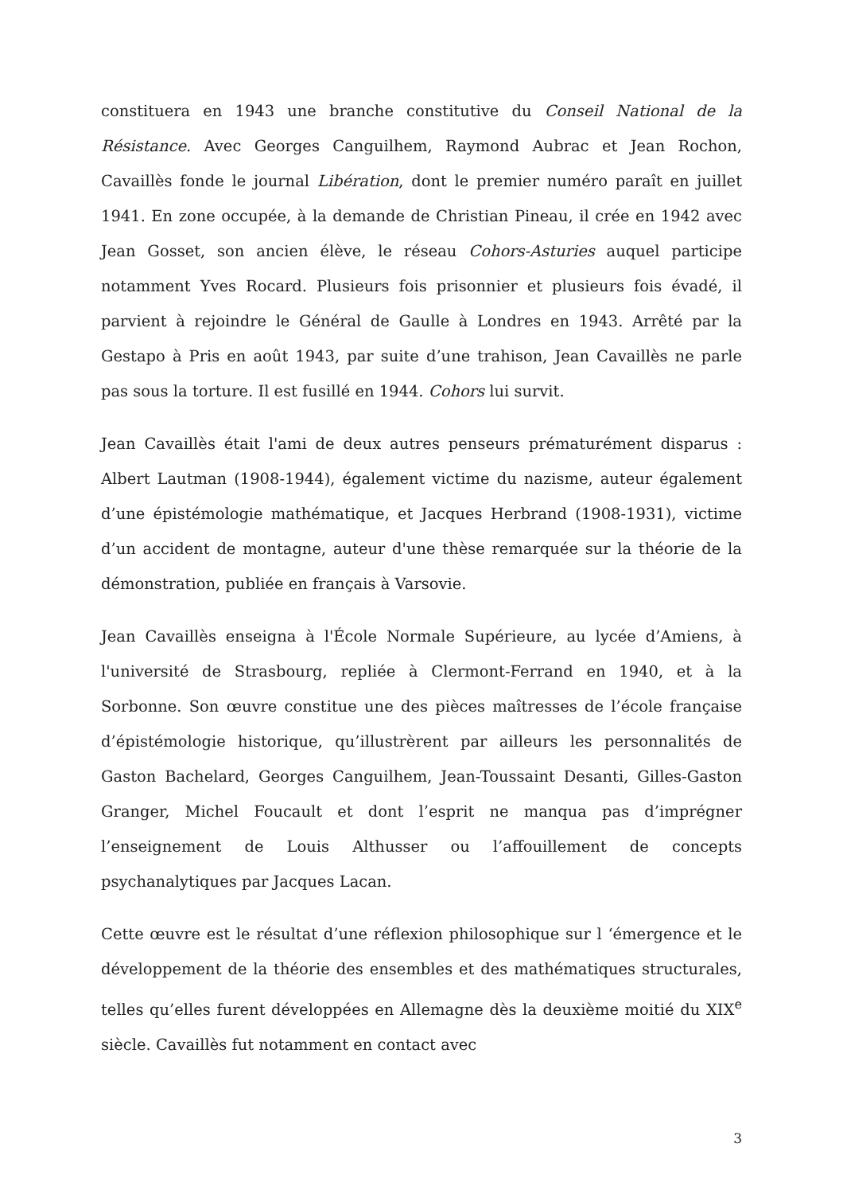constituera en 1943 une branche constitutive du Conseil National de la Résistance. Avec Georges Canguilhem, Raymond Aubrac et Jean Rochon, Cavaillès fonde le journal Libération, dont le premier numéro paraît en juillet 1941. En zone occupée, à la demande de Christian Pineau, il crée en 1942 avec Jean Gosset, son ancien élève, le réseau Cohors-Asturies auquel participe notamment Yves Rocard. Plusieurs fois prisonnier et plusieurs fois évadé, il parvient à rejoindre le Général de Gaulle à Londres en 1943. Arrêté par la Gestapo à Pris en août 1943, par suite d’une trahison, Jean Cavaillès ne parle pas sous la torture. Il est fusillé en 1944. Cohors lui survit.
Jean Cavaillès était l'ami de deux autres penseurs prématurément disparus : Albert Lautman (1908-1944), également victime du nazisme, auteur également d’une épistémologie mathématique, et Jacques Herbrand (1908-1931), victime d’un accident de montagne, auteur d'une thèse remarquée sur la théorie de la démonstration, publiée en français à Varsovie.
Jean Cavaillès enseigna à l'École Normale Supérieure, au lycée d’Amiens, à l'université de Strasbourg, repliée à Clermont-Ferrand en 1940, et à la Sorbonne. Son œuvre constitue une des pièces maîtresses de l’école française d’épistémologie historique, qu’illustrèrent par ailleurs les personnalités de Gaston Bachelard, Georges Canguilhem, Jean-Toussaint Desanti, Gilles-Gaston Granger, Michel Foucault et dont l’esprit ne manqua pas d’imprégner l’enseignement de Louis Althusser ou l’affouillement de concepts psychanalytiques par Jacques Lacan.
Cette œuvre est le résultat d’une réflexion philosophique sur l ‘émergence et le développement de la théorie des ensembles et des mathématiques structurales, telles qu’elles furent développées en Allemagne dès la deuxième moitié du XIX<sup>e</sup> siècle. Cavaillès fut notamment en contact avec
3